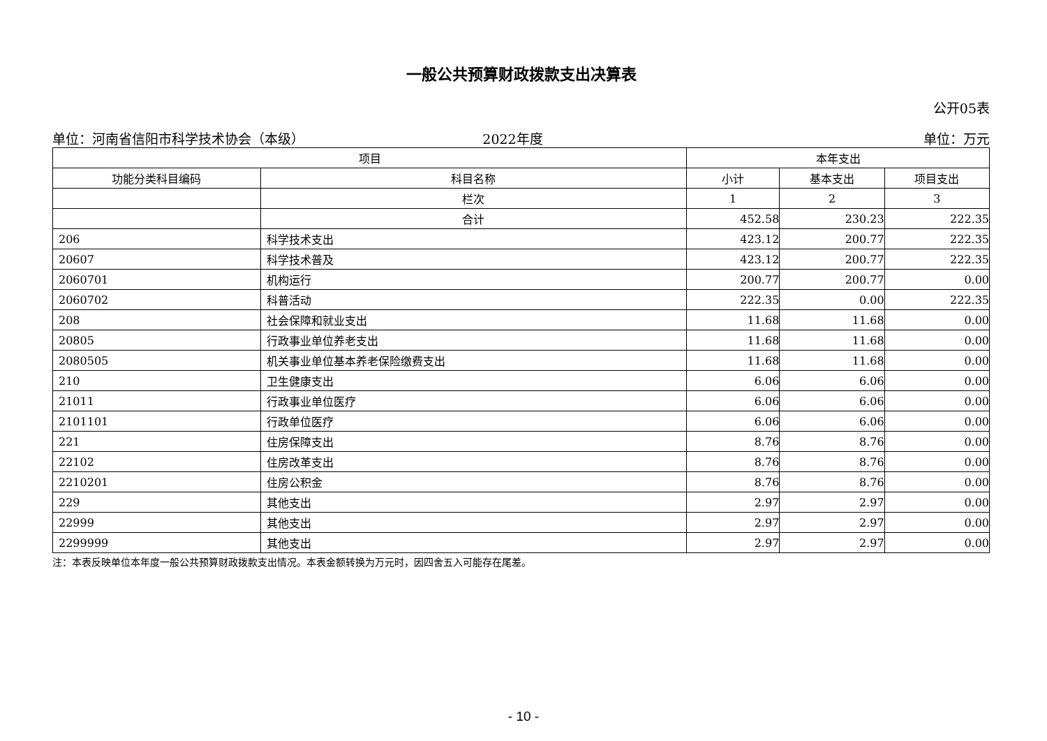一般公共预算财政拨款支出决算表
公开05表
单位：河南省信阳市科学技术协会（本级） 2022年度 单位：万元
| 项目 | | 本年支出 | | |
| --- | --- | --- | --- | --- |
| 功能分类科目编码 | 科目名称 | 小计 | 基本支出 | 项目支出 |
| | 栏次 | 1 | 2 | 3 |
| | 合计 | 452.58 | 230.23 | 222.35 |
| 206 | 科学技术支出 | 423.12 | 200.77 | 222.35 |
| 20607 | 科学技术普及 | 423.12 | 200.77 | 222.35 |
| 2060701 | 机构运行 | 200.77 | 200.77 | 0.00 |
| 2060702 | 科普活动 | 222.35 | 0.00 | 222.35 |
| 208 | 社会保障和就业支出 | 11.68 | 11.68 | 0.00 |
| 20805 | 行政事业单位养老支出 | 11.68 | 11.68 | 0.00 |
| 2080505 | 机关事业单位基本养老保险缴费支出 | 11.68 | 11.68 | 0.00 |
| 210 | 卫生健康支出 | 6.06 | 6.06 | 0.00 |
| 21011 | 行政事业单位医疗 | 6.06 | 6.06 | 0.00 |
| 2101101 | 行政单位医疗 | 6.06 | 6.06 | 0.00 |
| 221 | 住房保障支出 | 8.76 | 8.76 | 0.00 |
| 22102 | 住房改革支出 | 8.76 | 8.76 | 0.00 |
| 2210201 | 住房公积金 | 8.76 | 8.76 | 0.00 |
| 229 | 其他支出 | 2.97 | 2.97 | 0.00 |
| 22999 | 其他支出 | 2.97 | 2.97 | 0.00 |
| 2299999 | 其他支出 | 2.97 | 2.97 | 0.00 |
注：本表反映单位本年度一般公共预算财政拨款支出情况。本表金额转换为万元时，因四舍五入可能存在尾差。
- 10 -